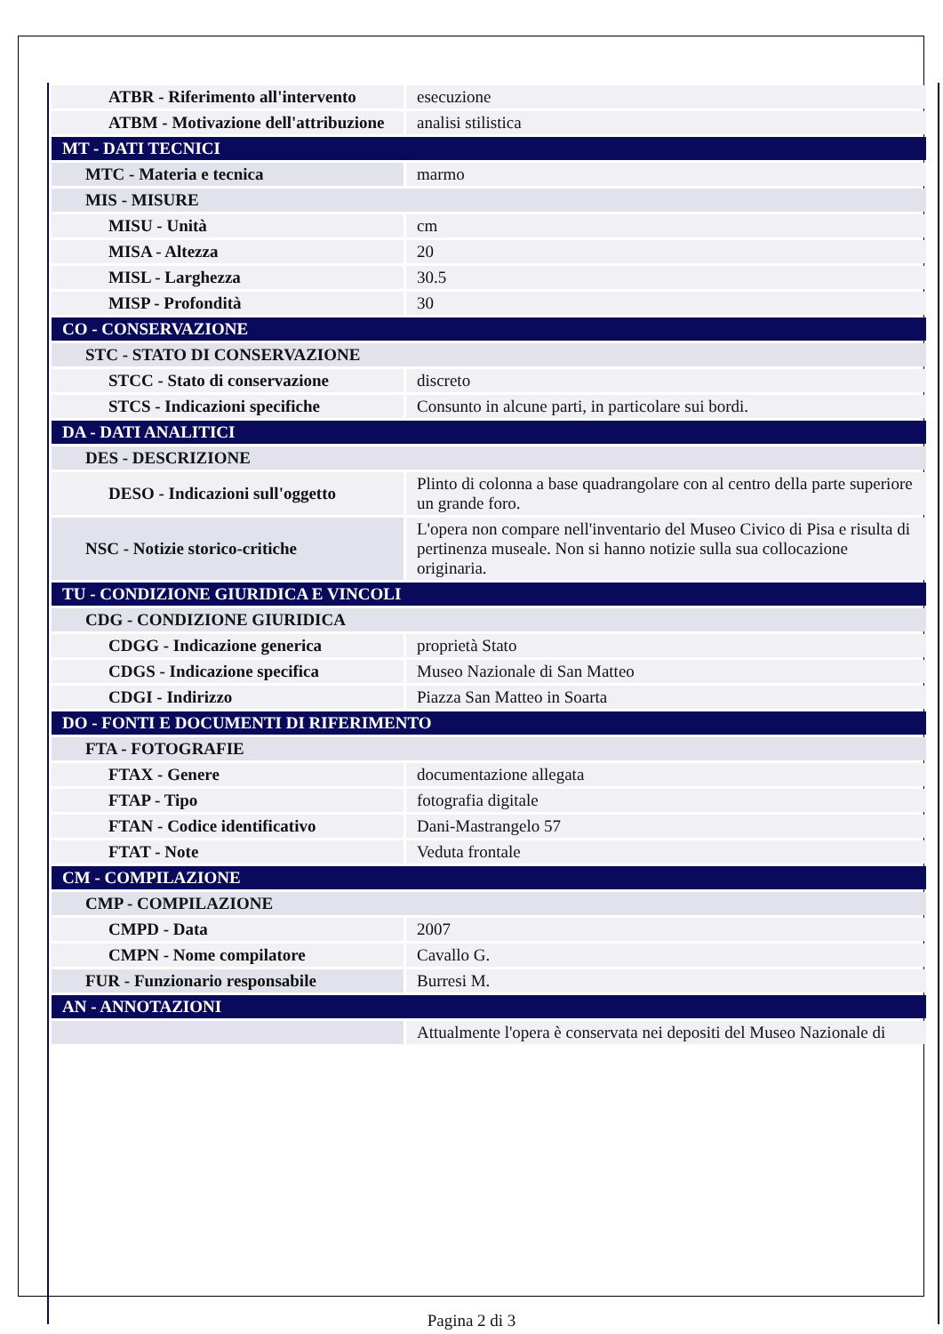| ATBR - Riferimento all'intervento | esecuzione |
| ATBM - Motivazione dell'attribuzione | analisi stilistica |
| MT - DATI TECNICI | |
| MTC - Materia e tecnica | marmo |
| MIS - MISURE | |
| MISU - Unità | cm |
| MISA - Altezza | 20 |
| MISL - Larghezza | 30.5 |
| MISP - Profondità | 30 |
| CO - CONSERVAZIONE | |
| STC - STATO DI CONSERVAZIONE | |
| STCC - Stato di conservazione | discreto |
| STCS - Indicazioni specifiche | Consunto in alcune parti, in particolare sui bordi. |
| DA - DATI ANALITICI | |
| DES - DESCRIZIONE | |
| DESO - Indicazioni sull'oggetto | Plinto di colonna a base quadrangolare con al centro della parte superiore un grande foro. |
| NSC - Notizie storico-critiche | L'opera non compare nell'inventario del Museo Civico di Pisa e risulta di pertinenza museale. Non si hanno notizie sulla sua collocazione originaria. |
| TU - CONDIZIONE GIURIDICA E VINCOLI | |
| CDG - CONDIZIONE GIURIDICA | |
| CDGG - Indicazione generica | proprietà Stato |
| CDGS - Indicazione specifica | Museo Nazionale di San Matteo |
| CDGI - Indirizzo | Piazza San Matteo in Soarta |
| DO - FONTI E DOCUMENTI DI RIFERIMENTO | |
| FTA - FOTOGRAFIE | |
| FTAX - Genere | documentazione allegata |
| FTAP - Tipo | fotografia digitale |
| FTAN - Codice identificativo | Dani-Mastrangelo 57 |
| FTAT - Note | Veduta frontale |
| CM - COMPILAZIONE | |
| CMP - COMPILAZIONE | |
| CMPD - Data | 2007 |
| CMPN - Nome compilatore | Cavallo G. |
| FUR - Funzionario responsabile | Burresi M. |
| AN - ANNOTAZIONI | |
| | Attualmente l'opera è conservata nei depositi del Museo Nazionale di |
Pagina 2 di 3